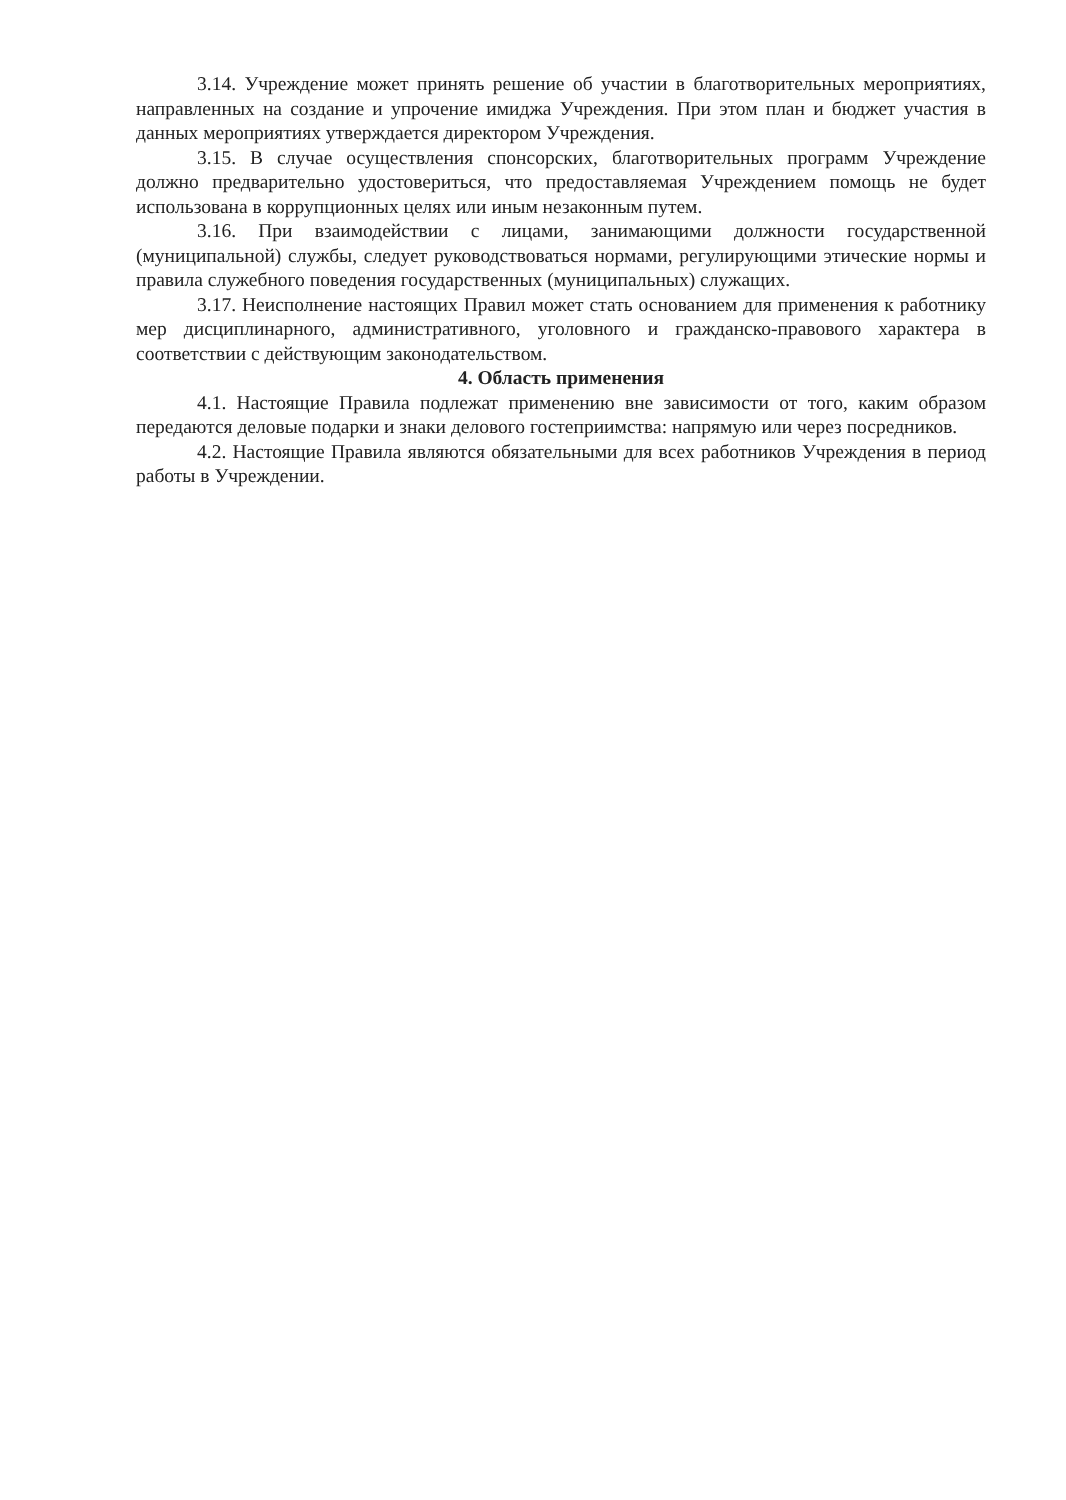3.14. Учреждение может принять решение об участии в благотворительных мероприятиях, направленных на создание и упрочение имиджа Учреждения. При этом план и бюджет участия в данных мероприятиях утверждается директором Учреждения.
3.15. В случае осуществления спонсорских, благотворительных программ Учреждение должно предварительно удостовериться, что предоставляемая Учреждением помощь не будет использована в коррупционных целях или иным незаконным путем.
3.16. При взаимодействии с лицами, занимающими должности государственной (муниципальной) службы, следует руководствоваться нормами, регулирующими этические нормы и правила служебного поведения государственных (муниципальных) служащих.
3.17. Неисполнение настоящих Правил может стать основанием для применения к работнику мер дисциплинарного, административного, уголовного и гражданско-правового характера в соответствии с действующим законодательством.
4. Область применения
4.1. Настоящие Правила подлежат применению вне зависимости от того, каким образом передаются деловые подарки и знаки делового гостеприимства: напрямую или через посредников.
4.2. Настоящие Правила являются обязательными для всех работников Учреждения в период работы в Учреждении.